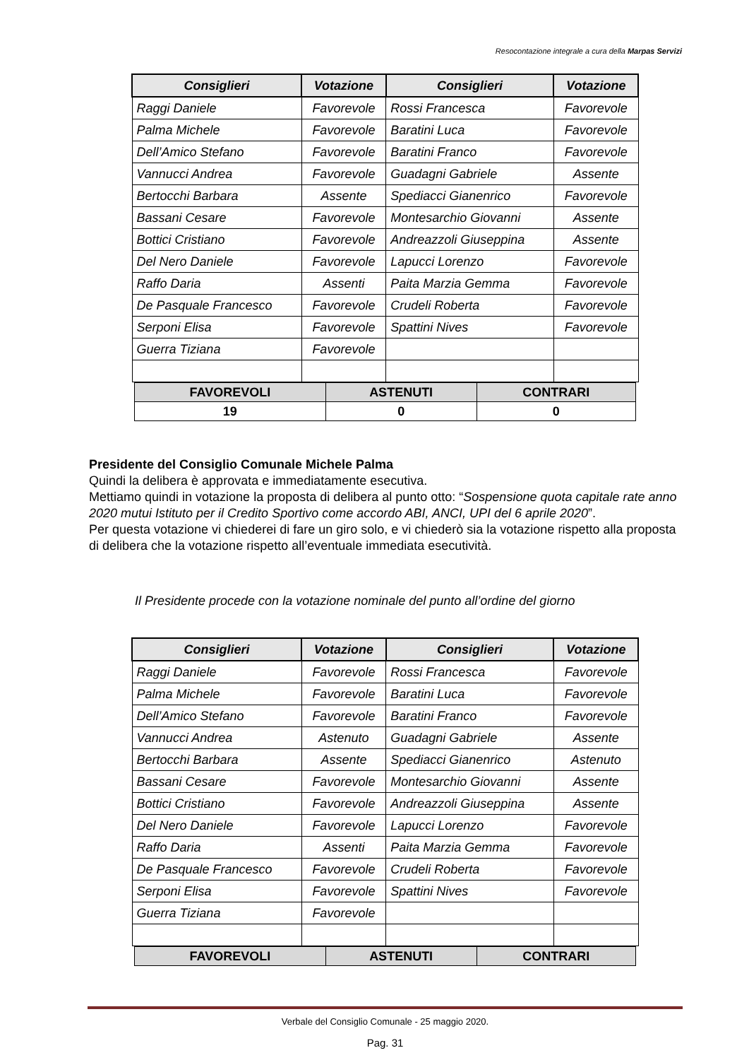Resocontazione integrale a cura della Marpas Servizi
| Consiglieri | Votazione | Consiglieri | Votazione |
| --- | --- | --- | --- |
| Raggi Daniele | Favorevole | Rossi Francesca | Favorevole |
| Palma Michele | Favorevole | Baratini Luca | Favorevole |
| Dell’Amico Stefano | Favorevole | Baratini Franco | Favorevole |
| Vannucci Andrea | Favorevole | Guadagni Gabriele | Assente |
| Bertocchi Barbara | Assente | Spediacci Gianenrico | Favorevole |
| Bassani Cesare | Favorevole | Montesarchio Giovanni | Assente |
| Bottici Cristiano | Favorevole | Andreazzoli Giuseppina | Assente |
| Del Nero Daniele | Favorevole | Lapucci Lorenzo | Favorevole |
| Raffo Daria | Assenti | Paita Marzia Gemma | Favorevole |
| De Pasquale Francesco | Favorevole | Crudeli Roberta | Favorevole |
| Serponi Elisa | Favorevole | Spattini Nives | Favorevole |
| Guerra Tiziana | Favorevole | | |
| FAVOREVOLI | ASTENUTI | CONTRARI |
| --- | --- | --- |
| 19 | 0 | 0 |
Presidente del Consiglio Comunale Michele Palma
Quindi la delibera è approvata e immediatamente esecutiva.
Mettiamo quindi in votazione la proposta di delibera al punto otto: “Sospensione quota capitale rate anno 2020 mutui Istituto per il Credito Sportivo come accordo ABI, ANCI, UPI del 6 aprile 2020”.
Per questa votazione vi chiederei di fare un giro solo, e vi chiederò sia la votazione rispetto alla proposta di delibera che la votazione rispetto all’eventuale immediata esecutività.
Il Presidente procede con la votazione nominale del punto all’ordine del giorno
| Consiglieri | Votazione | Consiglieri | Votazione |
| --- | --- | --- | --- |
| Raggi Daniele | Favorevole | Rossi Francesca | Favorevole |
| Palma Michele | Favorevole | Baratini Luca | Favorevole |
| Dell’Amico Stefano | Favorevole | Baratini Franco | Favorevole |
| Vannucci Andrea | Astenuto | Guadagni Gabriele | Assente |
| Bertocchi Barbara | Assente | Spediacci Gianenrico | Astenuto |
| Bassani Cesare | Favorevole | Montesarchio Giovanni | Assente |
| Bottici Cristiano | Favorevole | Andreazzoli Giuseppina | Assente |
| Del Nero Daniele | Favorevole | Lapucci Lorenzo | Favorevole |
| Raffo Daria | Assenti | Paita Marzia Gemma | Favorevole |
| De Pasquale Francesco | Favorevole | Crudeli Roberta | Favorevole |
| Serponi Elisa | Favorevole | Spattini Nives | Favorevole |
| Guerra Tiziana | Favorevole | | |
| FAVOREVOLI | ASTENUTI | CONTRARI |
| --- | --- | --- |
Verbale del Consiglio Comunale - 25 maggio 2020.
Pag. 31